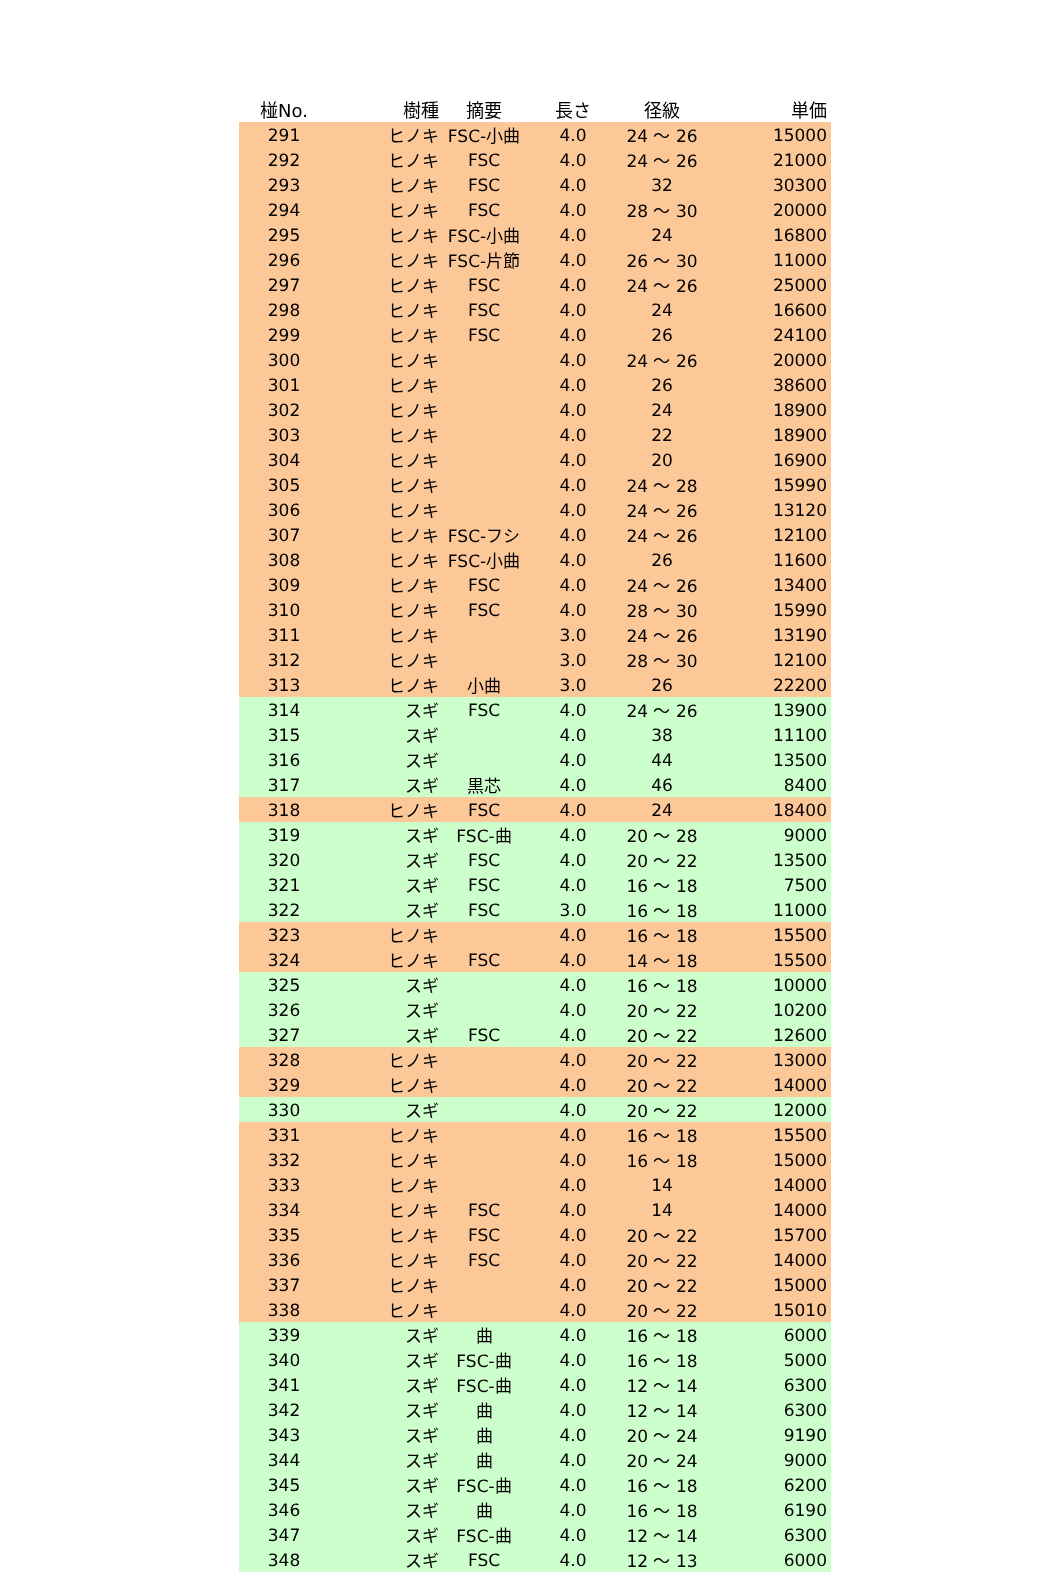| 椪No. | 樹種 | 摘要 | 長さ | 径級 | 単価 |
| --- | --- | --- | --- | --- | --- |
| 291 | ヒノキ | FSC-小曲 | 4.0 | 24 ～ 26 | 15000 |
| 292 | ヒノキ | FSC | 4.0 | 24 ～ 26 | 21000 |
| 293 | ヒノキ | FSC | 4.0 | 32 | 30300 |
| 294 | ヒノキ | FSC | 4.0 | 28 ～ 30 | 20000 |
| 295 | ヒノキ | FSC-小曲 | 4.0 | 24 | 16800 |
| 296 | ヒノキ | FSC-片節 | 4.0 | 26 ～ 30 | 11000 |
| 297 | ヒノキ | FSC | 4.0 | 24 ～ 26 | 25000 |
| 298 | ヒノキ | FSC | 4.0 | 24 | 16600 |
| 299 | ヒノキ | FSC | 4.0 | 26 | 24100 |
| 300 | ヒノキ | | 4.0 | 24 ～ 26 | 20000 |
| 301 | ヒノキ | | 4.0 | 26 | 38600 |
| 302 | ヒノキ | | 4.0 | 24 | 18900 |
| 303 | ヒノキ | | 4.0 | 22 | 18900 |
| 304 | ヒノキ | | 4.0 | 20 | 16900 |
| 305 | ヒノキ | | 4.0 | 24 ～ 28 | 15990 |
| 306 | ヒノキ | | 4.0 | 24 ～ 26 | 13120 |
| 307 | ヒノキ | FSC-フシ | 4.0 | 24 ～ 26 | 12100 |
| 308 | ヒノキ | FSC-小曲 | 4.0 | 26 | 11600 |
| 309 | ヒノキ | FSC | 4.0 | 24 ～ 26 | 13400 |
| 310 | ヒノキ | FSC | 4.0 | 28 ～ 30 | 15990 |
| 311 | ヒノキ | | 3.0 | 24 ～ 26 | 13190 |
| 312 | ヒノキ | | 3.0 | 28 ～ 30 | 12100 |
| 313 | ヒノキ | 小曲 | 3.0 | 26 | 22200 |
| 314 | スギ | FSC | 4.0 | 24 ～ 26 | 13900 |
| 315 | スギ | | 4.0 | 38 | 11100 |
| 316 | スギ | | 4.0 | 44 | 13500 |
| 317 | スギ | 黒芯 | 4.0 | 46 | 8400 |
| 318 | ヒノキ | FSC | 4.0 | 24 | 18400 |
| 319 | スギ | FSC-曲 | 4.0 | 20 ～ 28 | 9000 |
| 320 | スギ | FSC | 4.0 | 20 ～ 22 | 13500 |
| 321 | スギ | FSC | 4.0 | 16 ～ 18 | 7500 |
| 322 | スギ | FSC | 3.0 | 16 ～ 18 | 11000 |
| 323 | ヒノキ | | 4.0 | 16 ～ 18 | 15500 |
| 324 | ヒノキ | FSC | 4.0 | 14 ～ 18 | 15500 |
| 325 | スギ | | 4.0 | 16 ～ 18 | 10000 |
| 326 | スギ | | 4.0 | 20 ～ 22 | 10200 |
| 327 | スギ | FSC | 4.0 | 20 ～ 22 | 12600 |
| 328 | ヒノキ | | 4.0 | 20 ～ 22 | 13000 |
| 329 | ヒノキ | | 4.0 | 20 ～ 22 | 14000 |
| 330 | スギ | | 4.0 | 20 ～ 22 | 12000 |
| 331 | ヒノキ | | 4.0 | 16 ～ 18 | 15500 |
| 332 | ヒノキ | | 4.0 | 16 ～ 18 | 15000 |
| 333 | ヒノキ | | 4.0 | 14 | 14000 |
| 334 | ヒノキ | FSC | 4.0 | 14 | 14000 |
| 335 | ヒノキ | FSC | 4.0 | 20 ～ 22 | 15700 |
| 336 | ヒノキ | FSC | 4.0 | 20 ～ 22 | 14000 |
| 337 | ヒノキ | | 4.0 | 20 ～ 22 | 15000 |
| 338 | ヒノキ | | 4.0 | 20 ～ 22 | 15010 |
| 339 | スギ | 曲 | 4.0 | 16 ～ 18 | 6000 |
| 340 | スギ | FSC-曲 | 4.0 | 16 ～ 18 | 5000 |
| 341 | スギ | FSC-曲 | 4.0 | 12 ～ 14 | 6300 |
| 342 | スギ | 曲 | 4.0 | 12 ～ 14 | 6300 |
| 343 | スギ | 曲 | 4.0 | 20 ～ 24 | 9190 |
| 344 | スギ | 曲 | 4.0 | 20 ～ 24 | 9000 |
| 345 | スギ | FSC-曲 | 4.0 | 16 ～ 18 | 6200 |
| 346 | スギ | 曲 | 4.0 | 16 ～ 18 | 6190 |
| 347 | スギ | FSC-曲 | 4.0 | 12 ～ 14 | 6300 |
| 348 | スギ | FSC | 4.0 | 12 ～ 13 | 6000 |